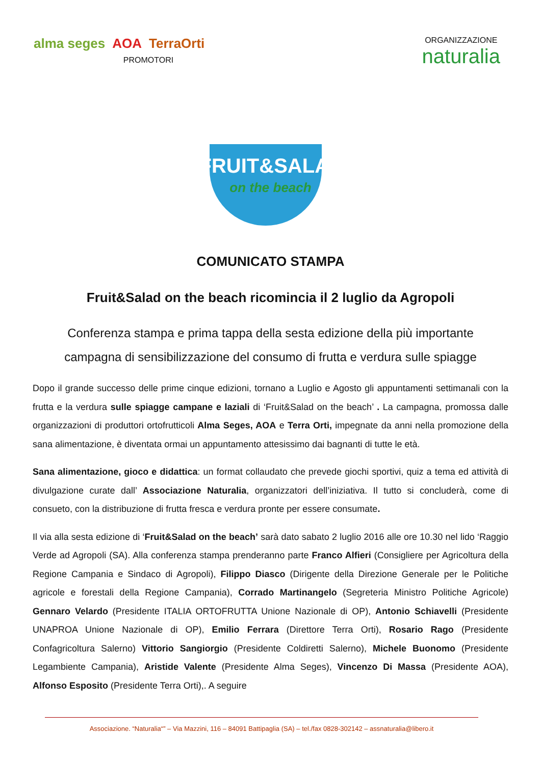alma seges AOA TerraOrti
PROMOTORI
ORGANIZZAZIONE
naturalia
FRUIT&SALAD
on the beach
COMUNICATO STAMPA
Fruit&Salad on the beach ricomincia il 2 luglio da Agropoli
Conferenza stampa e prima tappa della sesta edizione della più importante campagna di sensibilizzazione del consumo di frutta e verdura sulle spiagge
Dopo il grande successo delle prime cinque edizioni, tornano a Luglio e Agosto gli appuntamenti settimanali con la frutta e la verdura sulle spiagge campane e laziali di ‘Fruit&Salad on the beach’ . La campagna, promossa dalle organizzazioni di produttori ortofrutticoli Alma Seges, AOA e Terra Orti, impegnate da anni nella promozione della sana alimentazione, è diventata ormai un appuntamento attesissimo dai bagnanti di tutte le età.
Sana alimentazione, gioco e didattica: un format collaudato che prevede giochi sportivi, quiz a tema ed attività di divulgazione curate dall’ Associazione Naturalia, organizzatori dell’iniziativa. Il tutto si concluderà, come di consueto, con la distribuzione di frutta fresca e verdura pronte per essere consumate.
Il via alla sesta edizione di ‘Fruit&Salad on the beach’ sarà dato sabato 2 luglio 2016 alle ore 10.30 nel lido ‘Raggio Verde ad Agropoli (SA). Alla conferenza stampa prenderanno parte Franco Alfieri (Consigliere per Agricoltura della Regione Campania e Sindaco di Agropoli), Filippo Diasco (Dirigente della Direzione Generale per le Politiche agricole e forestali della Regione Campania), Corrado Martinangelo (Segreteria Ministro Politiche Agricole) Gennaro Velardo (Presidente ITALIA ORTOFRUTTA Unione Nazionale di OP), Antonio Schiavelli (Presidente UNAPROA Unione Nazionale di OP), Emilio Ferrara (Direttore Terra Orti), Rosario Rago (Presidente Confagricoltura Salerno) Vittorio Sangiorgio (Presidente Coldiretti Salerno), Michele Buonomo (Presidente Legambiente Campania), Aristide Valente (Presidente Alma Seges), Vincenzo Di Massa (Presidente AOA), Alfonso Esposito (Presidente Terra Orti),. A seguire
Associazione. “Naturalia“” – Via Mazzini, 116 – 84091 Battipaglia (SA) – tel./fax 0828-302142 – assnaturalia@libero.it